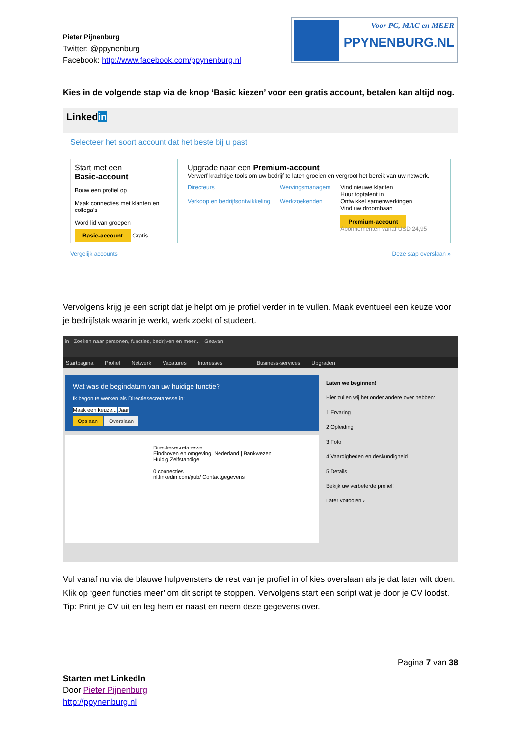Pieter Pijnenburg
Twitter: @ppynenburg
Facebook: http://www.facebook.com/ppynenburg.nl
Voor PC, MAC en MEER
PPYNENBURG.NL
Kies in de volgende stap via de knop ‘Basic kiezen’ voor een gratis account, betalen kan altijd nog.
Linkedin
Selecteer het soort account dat het beste bij u past
Start met een
Basic-account
Bouw een profiel op
Maak connecties met klanten en collega's
Word lid van groepen
Basic-account Gratis
Upgrade naar een Premium-account
Verwerf krachtige tools om uw bedrijf te laten groeien en vergroot het bereik van uw netwerk.
Directeurs
Verkoop en bedrijfsontwikkeling
Wervingsmanagers
Werkzoekenden
Vind nieuwe klanten
Huur toptalent in
Ontwikkel samenwerkingen
Vind uw droombaan
Premium-account
Abonnementen vanaf USD 24,95
Vergelijk accounts Deze stap overslaan »
Vervolgens krijg je een script dat je helpt om je profiel verder in te vullen. Maak eventueel een keuze voor je bedrijfstak waarin je werkt, werk zoekt of studeert.
in Zoeken naar personen, functies, bedrijven en meer... Geavan
Startpagina Profiel Netwerk Vacatures Interesses Business-services Upgraden
Wat was de begindatum van uw huidige functie?
Ik begon te werken als Directiesecretaresse in:
Maak een keuze... Jaar
Opslaan Overslaan
Directiesecretaresse
Eindhoven en omgeving, Nederland | Bankwezen
Huidig Zelfstandige
0 connecties
nl.linkedin.com/pub/ Contactgegevens
Laten we beginnen!
Hier zullen wij het onder andere over hebben:
1 Ervaring
2 Opleiding
3 Foto
4 Vaardigheden en deskundigheid
5 Details
Bekijk uw verbeterde profiel!
Later voltooien ›
Vul vanaf nu via de blauwe hulpvensters de rest van je profiel in of kies overslaan als je dat later wilt doen. Klik op ‘geen functies meer’ om dit script te stoppen. Vervolgens start een script wat je door je CV loodst. Tip: Print je CV uit en leg hem er naast en neem deze gegevens over.
Pagina 7 van 38
Starten met LinkedIn
Door Pieter Pijnenburg
http://ppynenburg.nl